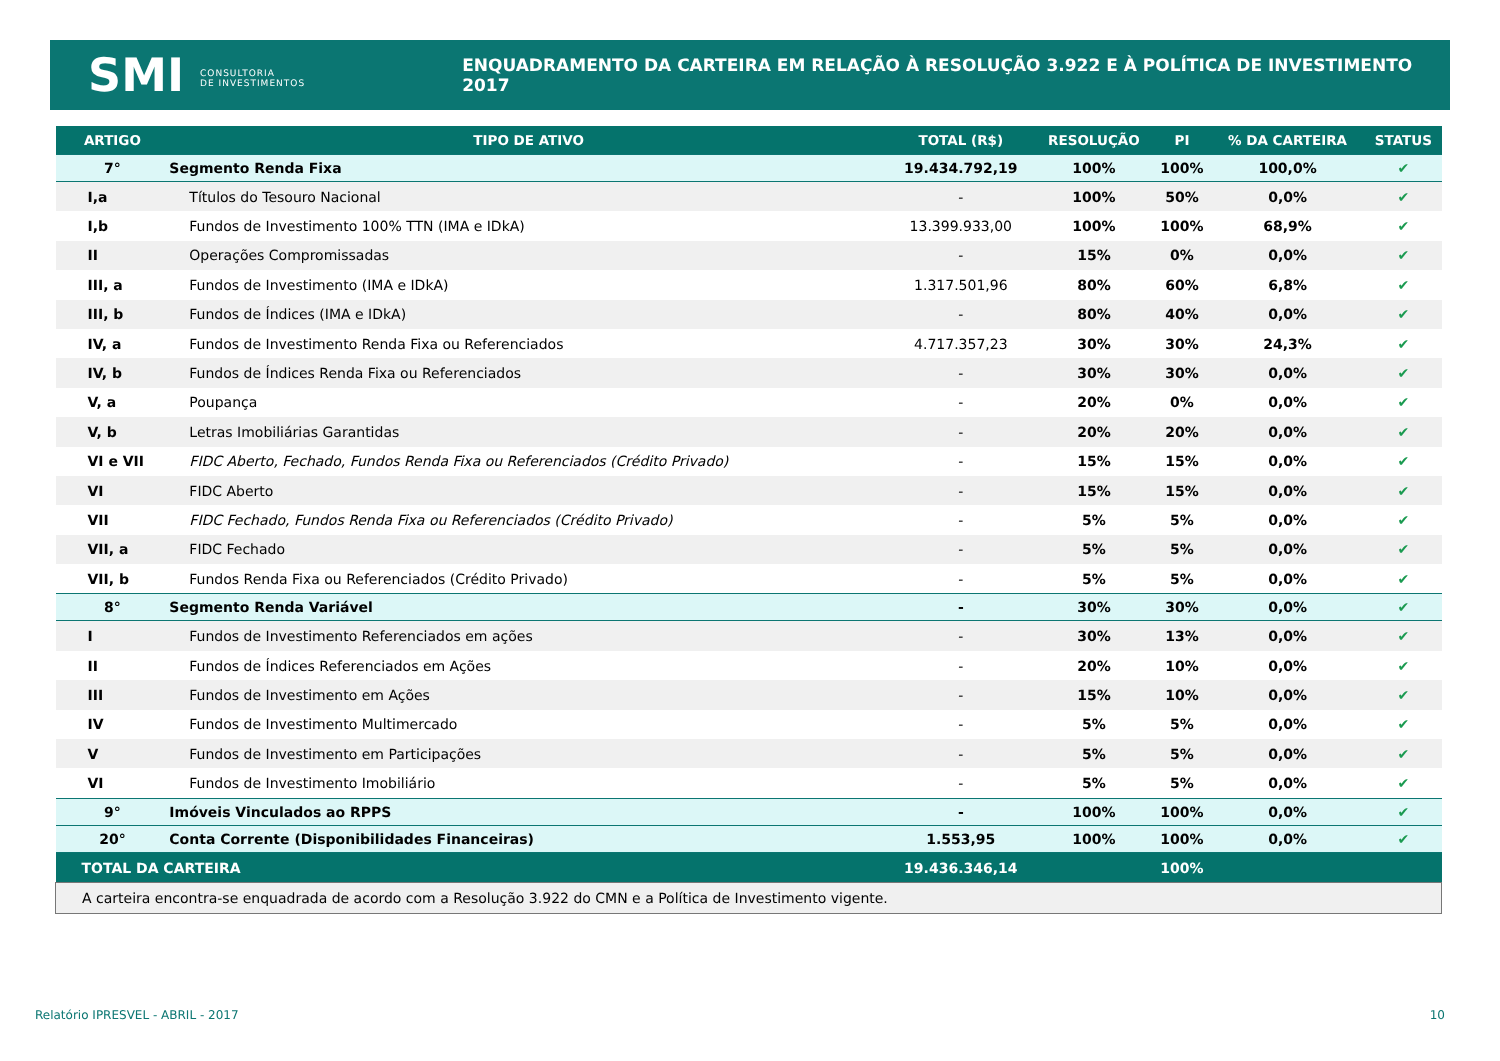SMI CONSULTORIA
DE INVESTIMENTOS
ENQUADRAMENTO DA CARTEIRA EM RELAÇÃO À RESOLUÇÃO 3.922 E À POLÍTICA DE INVESTIMENTO 2017
| ARTIGO | TIPO DE ATIVO | TOTAL (R$) | RESOLUÇÃO | PI | % DA CARTEIRA | STATUS |
| --- | --- | --- | --- | --- | --- | --- |
| 7° | Segmento Renda Fixa | 19.434.792,19 | 100% | 100% | 100,0% | ✔ |
| I,a | Títulos do Tesouro Nacional | - | 100% | 50% | 0,0% | ✔ |
| I,b | Fundos de Investimento 100% TTN (IMA e IDkA) | 13.399.933,00 | 100% | 100% | 68,9% | ✔ |
| II | Operações Compromissadas | - | 15% | 0% | 0,0% | ✔ |
| III, a | Fundos de Investimento (IMA e IDkA) | 1.317.501,96 | 80% | 60% | 6,8% | ✔ |
| III, b | Fundos de Índices (IMA e IDkA) | - | 80% | 40% | 0,0% | ✔ |
| IV, a | Fundos de Investimento Renda Fixa ou Referenciados | 4.717.357,23 | 30% | 30% | 24,3% | ✔ |
| IV, b | Fundos de Índices Renda Fixa ou Referenciados | - | 30% | 30% | 0,0% | ✔ |
| V, a | Poupança | - | 20% | 0% | 0,0% | ✔ |
| V, b | Letras Imobiliárias Garantidas | - | 20% | 20% | 0,0% | ✔ |
| VI e VII | FIDC Aberto, Fechado, Fundos Renda Fixa ou Referenciados (Crédito Privado) | - | 15% | 15% | 0,0% | ✔ |
| VI | FIDC Aberto | - | 15% | 15% | 0,0% | ✔ |
| VII | FIDC Fechado, Fundos Renda Fixa ou Referenciados (Crédito Privado) | - | 5% | 5% | 0,0% | ✔ |
| VII, a | FIDC Fechado | - | 5% | 5% | 0,0% | ✔ |
| VII, b | Fundos Renda Fixa ou Referenciados (Crédito Privado) | - | 5% | 5% | 0,0% | ✔ |
| 8° | Segmento Renda Variável | - | 30% | 30% | 0,0% | ✔ |
| I | Fundos de Investimento Referenciados em ações | - | 30% | 13% | 0,0% | ✔ |
| II | Fundos de Índices Referenciados em Ações | - | 20% | 10% | 0,0% | ✔ |
| III | Fundos de Investimento em Ações | - | 15% | 10% | 0,0% | ✔ |
| IV | Fundos de Investimento Multimercado | - | 5% | 5% | 0,0% | ✔ |
| V | Fundos de Investimento em Participações | - | 5% | 5% | 0,0% | ✔ |
| VI | Fundos de Investimento Imobiliário | - | 5% | 5% | 0,0% | ✔ |
| 9° | Imóveis Vinculados ao RPPS | - | 100% | 100% | 0,0% | ✔ |
| 20° | Conta Corrente (Disponibilidades Financeiras) | 1.553,95 | 100% | 100% | 0,0% | ✔ |
| TOTAL DA CARTEIRA | | 19.436.346,14 | | 100% | | |
| A carteira encontra-se enquadrada de acordo com a Resolução 3.922 do CMN e a Política de Investimento vigente. | | | | | | |
Relatório IPRESVEL - ABRIL - 2017
10